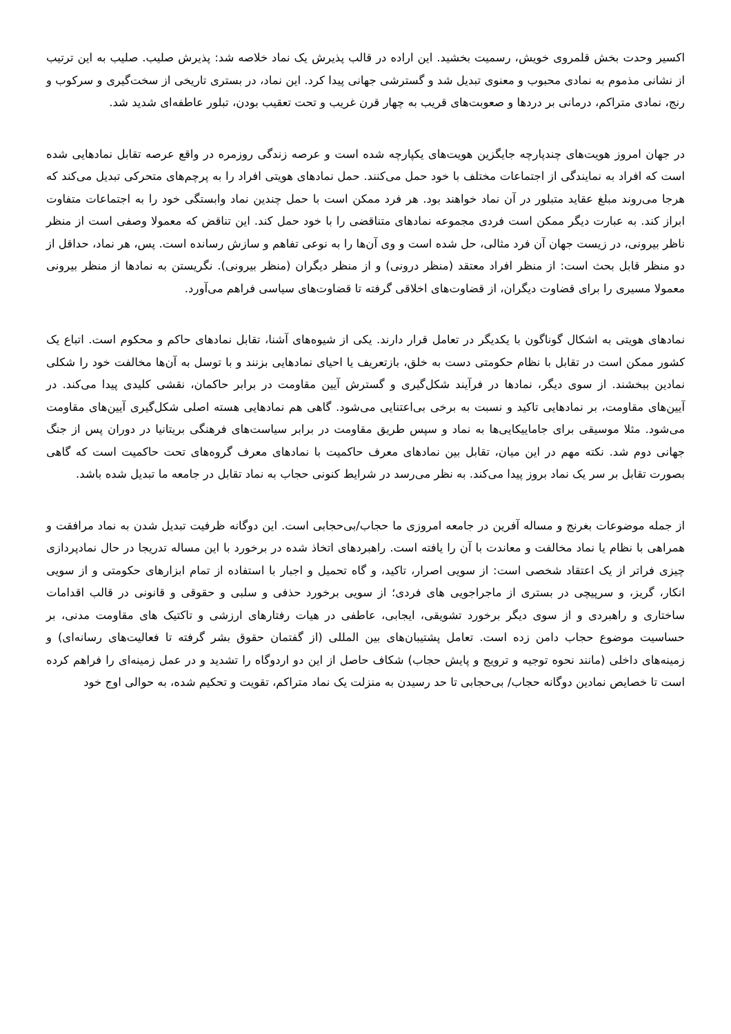اکسیر وحدت بخش قلمروی خویش، رسمیت بخشید. این اراده در قالب پذیرش یک نماد خلاصه شد: پذیرش صلیب. صلیب به این ترتیب از نشانی مذموم به نمادی محبوب و معنوی تبدیل شد و گسترشی جهانی پیدا کرد. این نماد، در بستری تاریخی از سخت‌گیری و سرکوب و رنج، نمادی متراکم، درمانی بر دردها و صعوبت‌های قریب به چهار قرن غریب و تحت تعقیب بودن، تبلور عاطفه‌ای شدید شد.
در جهان امروز هویت‌های چندپارچه جایگزین هویت‌های یکپارچه شده است و عرصه زندگی روزمره در واقع عرصه تقابل نمادهایی شده است که افراد به نمایندگی از اجتماعات مختلف با خود حمل می‌کنند. حمل نمادهای هویتی افراد را به پرچم‌های متحرکی تبدیل می‌کند که هرجا می‌روند مبلغ عقاید متبلور در آن نماد خواهند بود. هر فرد ممکن است با حمل چندین نماد وابستگی خود را به اجتماعات متفاوت ابراز کند. به عبارت دیگر ممکن است فردی مجموعه نمادهای متناقضی را با خود حمل کند. این تناقض که معمولا وصفی است از منظر ناظر بیرونی، در زیست جهان آن فرد مثالی، حل شده است و وی آن‌ها را به نوعی تفاهم و سازش رسانده است. پس، هر نماد، حداقل از دو منظر قابل بحث است: از منظر افراد معتقد (منظر درونی) و از منظر دیگران (منظر بیرونی). نگریستن به نمادها از منظر بیرونی معمولا مسیری را برای قضاوت دیگران، از قضاوت‌های اخلاقی گرفته تا قضاوت‌های سیاسی فراهم می‌آورد.
نمادهای هویتی به اشکال گوناگون با یکدیگر در تعامل قرار دارند. یکی از شیوه‌های آشنا، تقابل نمادهای حاکم و محکوم است. اتباع یک کشور ممکن است در تقابل با نظام حکومتی دست به خلق، بازتعریف یا احیای نمادهایی بزنند و با توسل به آن‌ها مخالفت خود را شکلی نمادین ببخشند. از سوی دیگر، نمادها در فرآیند شکل‌گیری و گسترش آیین مقاومت در برابر حاکمان، نقشی کلیدی پیدا می‌کند. در آیین‌های مقاومت، بر نمادهایی تاکید و نسبت به برخی بی‌اعتنایی می‌شود. گاهی هم نمادهایی هسته اصلی شکل‌گیری آیین‌های مقاومت می‌شود. مثلا موسیقی برای جاماییکایی‌ها به نماد و سپس طریق مقاومت در برابر سیاست‌های فرهنگی بریتانیا در دوران پس از جنگ جهانی دوم شد. نکته مهم در این میان، تقابل بین نمادهای معرف حاکمیت با نمادهای معرف گروه‌های تحت حاکمیت است که گاهی بصورت تقابل بر سر یک نماد بروز پیدا می‌کند. به نظر می‌رسد در شرایط کنونی حجاب به نماد تقابل در جامعه ما تبدیل شده باشد.
از جمله موضوعات بغرنج و مساله آفرین در جامعه امروزی ما حجاب/بی‌حجابی است. این دوگانه ظرفیت تبدیل شدن به نماد مرافقت و همراهی با نظام یا نماد مخالفت و معاندت با آن را یافته است. راهبردهای اتخاذ شده در برخورد با این مساله تدریجا در حال نمادپردازی چیزی فراتر از یک اعتقاد شخصی است: از سویی اصرار، تاکید، و گاه تحمیل و اجبار با استفاده از تمام ابزارهای حکومتی و از سویی انکار، گریز، و سرپیچی در بستری از ماجراجویی های فردی؛ از سویی برخورد حذفی و سلبی و حقوقی و قانونی در قالب اقدامات ساختاری و راهبردی و از سوی دیگر برخورد تشویقی، ایجابی، عاطفی در هیات رفتارهای ارزشی و تاکتیک های مقاومت مدنی، بر حساسیت موضوع حجاب دامن زده است. تعامل پشتیبان‌های بین المللی (از گفتمان حقوق بشر گرفته تا فعالیت‌های رسانه‌ای) و زمینه‌های داخلی (مانند نحوه توجیه و ترویج و پایش حجاب) شکاف حاصل از این دو اردوگاه را تشدید و در عمل زمینه‌ای را فراهم کرده است تا خصایص نمادین دوگانه حجاب/ بی‌حجابی تا حد رسیدن به منزلت یک نماد متراکم، تقویت و تحکیم شده، به حوالی اوج خود